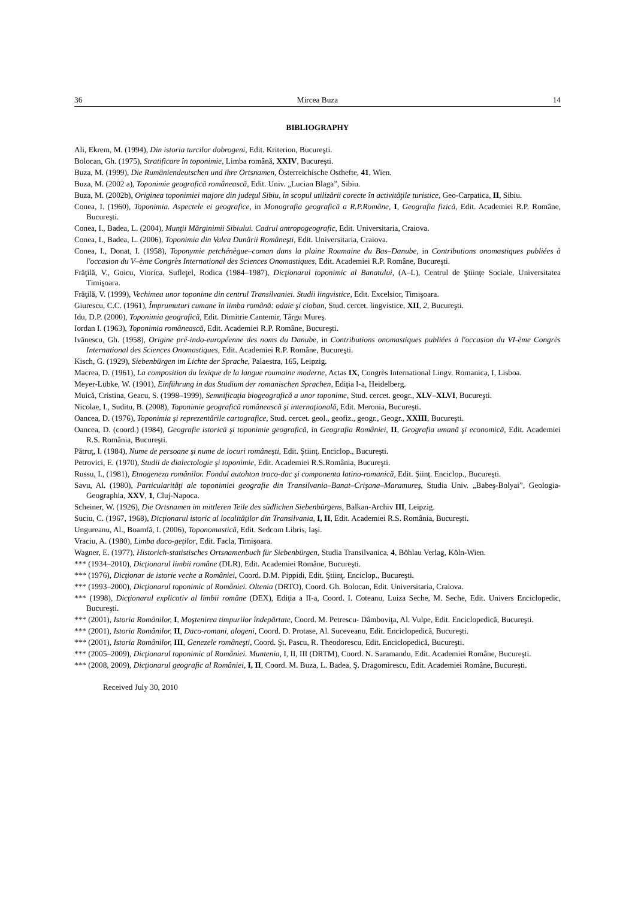36 Mircea Buza 14
BIBLIOGRAPHY
Ali, Ekrem, M. (1994), Din istoria turcilor dobrogeni, Edit. Kriterion, Bucureşti.
Bolocan, Gh. (1975), Stratificare în toponimie, Limba română, XXIV, Bucureşti.
Buza, M. (1999), Die Rumäniendeutschen und ihre Ortsnamen, Österreichische Osthefte, 41, Wien.
Buza, M. (2002 a), Toponimie geografică românească, Edit. Univ. „Lucian Blaga”, Sibiu.
Buza, M. (2002b), Originea toponimiei majore din judeţul Sibiu, în scopul utilizării corecte în activităţile turistice, Geo-Carpatica, II, Sibiu.
Conea, I. (1960), Toponimia. Aspectele ei geografice, in Monografia geografică a R.P.Române, I, Geografia fizică, Edit. Academiei R.P. Române, Bucureşti.
Conea, I., Badea, L. (2004), Munţii Mărginimii Sibiului. Cadrul antropogeografic, Edit. Universitaria, Craiova.
Conea, I., Badea, L. (2006), Toponimia din Valea Dunării Româneşti, Edit. Universitaria, Craiova.
Conea, I., Donat, I. (1958), Toponymie petchénègue–coman dans la plaine Roumaine du Bas–Danube, in Contributions onomastiques publiées à l'occasion du V–ème Congrès International des Sciences Onomastiques, Edit. Academiei R.P. Române, Bucureşti.
Frăţilă, V., Goicu, Viorica, Sufleţel, Rodica (1984–1987), Dicţionarul toponimic al Banatului, (A–L), Centrul de Ştiinţe Sociale, Universitatea Timişoara.
Frăţilă, V. (1999), Vechimea unor toponime din centrul Transilvaniei. Studii lingvistice, Edit. Excelsior, Timişoara.
Giurescu, C.C. (1961), Împrumuturi cumane în limba română: odaie şi cioban, Stud. cercet. lingvistice, XII, 2, Bucureşti.
Idu, D.P. (2000), Toponimia geografică, Edit. Dimitrie Cantemir, Târgu Mureş.
Iordan I. (1963), Toponimia românească, Edit. Academiei R.P. Române, Bucureşti.
Ivănescu, Gh. (1958), Origine pré-indo-européenne des noms du Danube, in Contributions onomastiques publiées à l'occasion du VI-ème Congrès International des Sciences Onomastiques, Edit. Academiei R.P. Române, Bucureşti.
Kisch, G. (1929), Siebenbürgen im Lichte der Sprache, Palaestra, 165, Leipzig.
Macrea, D. (1961), La composition du lexique de la langue roumaine moderne, Actas IX, Congrès International Lingv. Romanica, I, Lisboa.
Meyer-Lübke, W. (1901), Einführung in das Studium der romanischen Sprachen, Ediţia I-a, Heidelberg.
Muică, Cristina, Geacu, S. (1998–1999), Semnificaţia biogeografică a unor toponime, Stud. cercet. geogr., XLV–XLVI, Bucureşti.
Nicolae, I., Suditu, B. (2008), Toponimie geografică românească şi internaţională, Edit. Meronia, Bucureşti.
Oancea, D. (1976), Toponimia şi reprezentările cartografice, Stud. cercet. geol., geofiz., geogr., Geogr., XXIII, Bucureşti.
Oancea, D. (coord.) (1984), Geografie istorică şi toponimie geografică, in Geografia României, II, Geografia umană şi economică, Edit. Academiei R.S. România, Bucureşti.
Pătruţ, I. (1984), Nume de persoane şi nume de locuri româneşti, Edit. Ştiinţ. Enciclop., Bucureşti.
Petrovici, E. (1970), Studii de dialectologie şi toponimie, Edit. Academiei R.S.România, Bucureşti.
Russu, I., (1981), Etnogeneza românilor. Fondul autohton traco-dac şi componenta latino-romanică, Edit. Şiinţ. Enciclop., Bucureşti.
Savu, Al. (1980), Particularităţi ale toponimiei geografie din Transilvania–Banat–Crişana–Maramureş, Studia Univ. „Babeş-Bolyai”, Geologia-Geographia, XXV, 1, Cluj-Napoca.
Scheiner, W. (1926), Die Ortsnamen im mittleren Teile des südlichen Siebenbürgens, Balkan-Archiv III, Leipzig.
Suciu, C. (1967, 1968), Dicţionarul istoric al localităţilor din Transilvania, I, II, Edit. Academiei R.S. România, Bucureşti.
Ungureanu, Al., Boamfă, I. (2006), Toponomastică, Edit. Sedcom Libris, Iaşi.
Vraciu, A. (1980), Limba daco-geţilor, Edit. Facla, Timişoara.
Wagner, E. (1977), Historich-statistisches Ortsnamenbuch für Siebenbürgen, Studia Transilvanica, 4, Böhlau Verlag, Köln-Wien.
*** (1934–2010), Dicţionarul limbii române (DLR), Edit. Academiei Române, Bucureşti.
*** (1976), Dicţionar de istorie veche a României, Coord. D.M. Pippidi, Edit. Ştiinţ. Enciclop., Bucureşti.
*** (1993–2000), Dicţionarul toponimic al României. Oltenia (DRTO), Coord. Gh. Bolocan, Edit. Universitaria, Craiova.
*** (1998), Dicţionarul explicativ al limbii române (DEX), Ediţia a II-a, Coord. I. Coteanu, Luiza Seche, M. Seche, Edit. Univers Enciclopedic, Bucureşti.
*** (2001), Istoria Românilor, I, Moştenirea timpurilor îndepărtate, Coord. M. Petrescu- Dâmboviţa, Al. Vulpe, Edit. Enciclopedică, Bucureşti.
*** (2001), Istoria Românilor, II, Daco-romani, alogeni, Coord. D. Protase, Al. Suceveanu, Edit. Enciclopedică, Bucureşti.
*** (2001), Istoria Românilor, III, Genezele româneşti, Coord. Şt. Pascu, R. Theodorescu, Edit. Enciclopedică, Bucureşti.
*** (2005–2009), Dicţionarul toponimic al României. Muntenia, I, II, III (DRTM), Coord. N. Saramandu, Edit. Academiei Române, Bucureşti.
*** (2008, 2009), Dicţionarul geografic al României, I, II, Coord. M. Buza, L. Badea, Ş. Dragomirescu, Edit. Academiei Române, Bucureşti.
Received July 30, 2010